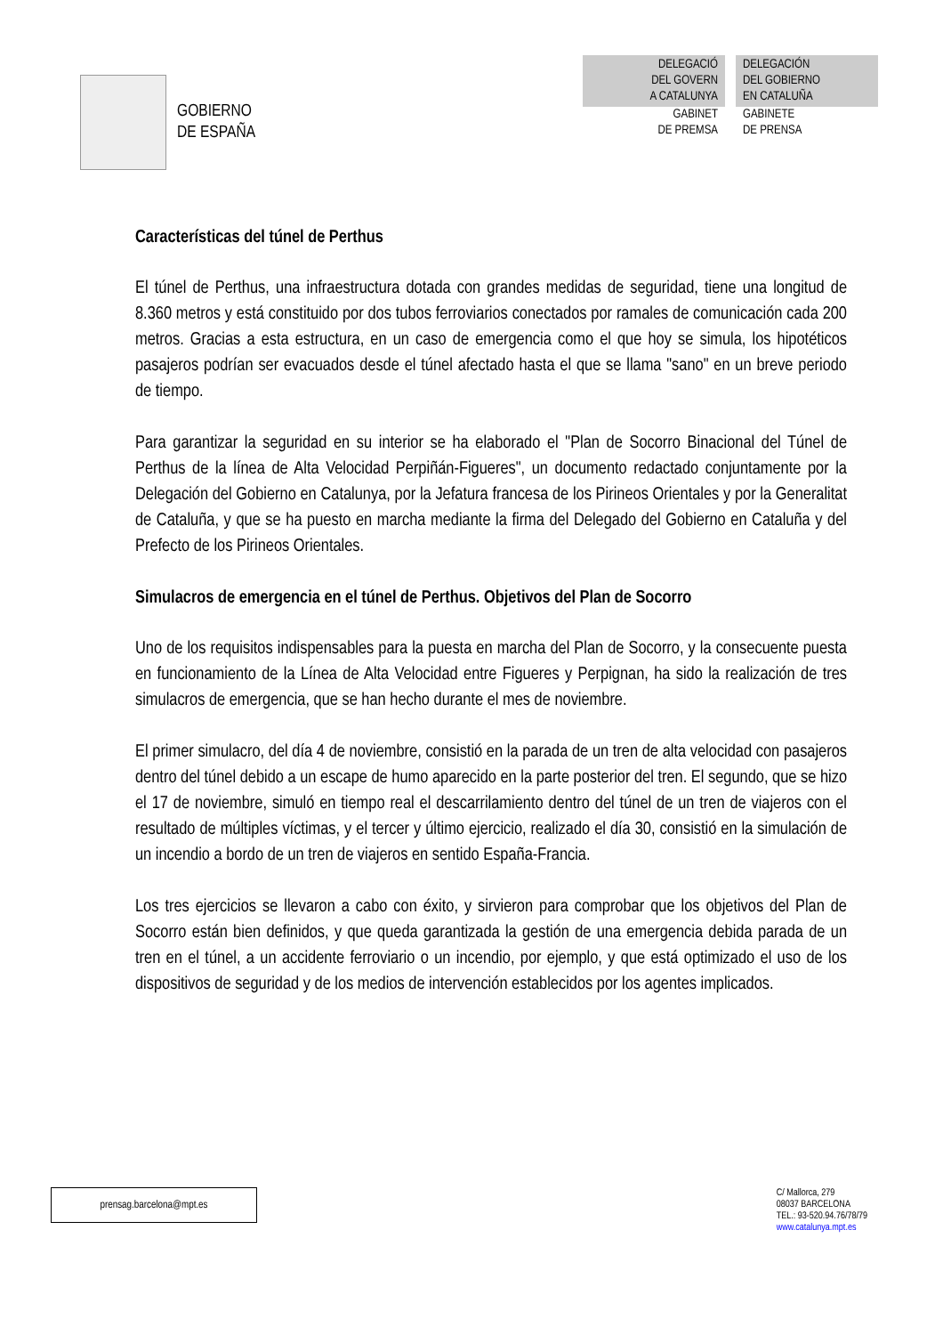GOBIERNO
DE ESPAÑA
DELEGACIÓ
DEL GOVERN
A CATALUNYA
GABINET
DE PREMSA
DELEGACIÓN
DEL GOBIERNO
EN CATALUÑA
GABINETE
DE PRENSA
Características del túnel de Perthus
El túnel de Perthus, una infraestructura dotada con grandes medidas de seguridad, tiene una longitud de 8.360 metros y está constituido por dos tubos ferroviarios conectados por ramales de comunicación cada 200 metros. Gracias a esta estructura, en un caso de emergencia como el que hoy se simula, los hipotéticos pasajeros podrían ser evacuados desde el túnel afectado hasta el que se llama "sano" en un breve periodo de tiempo.
Para garantizar la seguridad en su interior se ha elaborado el "Plan de Socorro Binacional del Túnel de Perthus de la línea de Alta Velocidad Perpiñán-Figueres", un documento redactado conjuntamente por la Delegación del Gobierno en Catalunya, por la Jefatura francesa de los Pirineos Orientales y por la Generalitat de Cataluña, y que se ha puesto en marcha mediante la firma del Delegado del Gobierno en Cataluña y del Prefecto de los Pirineos Orientales.
Simulacros de emergencia en el túnel de Perthus. Objetivos del Plan de Socorro
Uno de los requisitos indispensables para la puesta en marcha del Plan de Socorro, y la consecuente puesta en funcionamiento de la Línea de Alta Velocidad entre Figueres y Perpignan, ha sido la realización de tres simulacros de emergencia, que se han hecho durante el mes de noviembre.
El primer simulacro, del día 4 de noviembre, consistió en la parada de un tren de alta velocidad con pasajeros dentro del túnel debido a un escape de humo aparecido en la parte posterior del tren. El segundo, que se hizo el 17 de noviembre, simuló en tiempo real el descarrilamiento dentro del túnel de un tren de viajeros con el resultado de múltiples víctimas, y el tercer y último ejercicio, realizado el día 30, consistió en la simulación de un incendio a bordo de un tren de viajeros en sentido España-Francia.
Los tres ejercicios se llevaron a cabo con éxito, y sirvieron para comprobar que los objetivos del Plan de Socorro están bien definidos, y que queda garantizada la gestión de una emergencia debida parada de un tren en el túnel, a un accidente ferroviario o un incendio, por ejemplo, y que está optimizado el uso de los dispositivos de seguridad y de los medios de intervención establecidos por los agentes implicados.
prensag.barcelona@mpt.es
C/ Mallorca, 279
08037 BARCELONA
TEL.: 93-520.94.76/78/79
www.catalunya.mpt.es